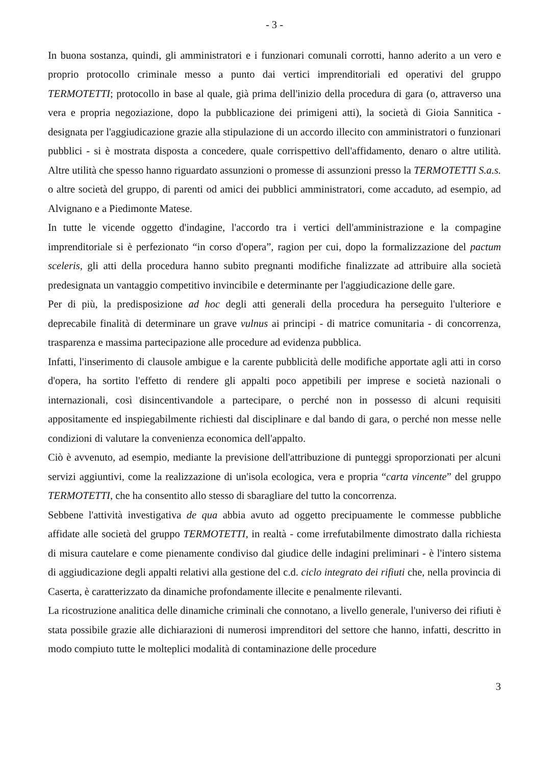- 3 -
In buona sostanza, quindi, gli amministratori e i funzionari comunali corrotti, hanno aderito a un vero e proprio protocollo criminale messo a punto dai vertici imprenditoriali ed operativi del gruppo TERMOTETTI; protocollo in base al quale, già prima dell'inizio della procedura di gara (o, attraverso una vera e propria negoziazione, dopo la pubblicazione dei primigeni atti), la società di Gioia Sannitica - designata per l'aggiudicazione grazie alla stipulazione di un accordo illecito con amministratori o funzionari pubblici - si è mostrata disposta a concedere, quale corrispettivo dell'affidamento, denaro o altre utilità. Altre utilità che spesso hanno riguardato assunzioni o promesse di assunzioni presso la TERMOTETTI S.a.s. o altre società del gruppo, di parenti od amici dei pubblici amministratori, come accaduto, ad esempio, ad Alvignano e a Piedimonte Matese.
In tutte le vicende oggetto d'indagine, l'accordo tra i vertici dell'amministrazione e la compagine imprenditoriale si è perfezionato “in corso d'opera”, ragion per cui, dopo la formalizzazione del pactum sceleris, gli atti della procedura hanno subito pregnanti modifiche finalizzate ad attribuire alla società predesignata un vantaggio competitivo invincibile e determinante per l'aggiudicazione delle gare.
Per di più, la predisposizione ad hoc degli atti generali della procedura ha perseguito l'ulteriore e deprecabile finalità di determinare un grave vulnus ai principi - di matrice comunitaria - di concorrenza, trasparenza e massima partecipazione alle procedure ad evidenza pubblica.
Infatti, l'inserimento di clausole ambigue e la carente pubblicità delle modifiche apportate agli atti in corso d'opera, ha sortito l'effetto di rendere gli appalti poco appetibili per imprese e società nazionali o internazionali, così disincentivandole a partecipare, o perché non in possesso di alcuni requisiti appositamente ed inspiegabilmente richiesti dal disciplinare e dal bando di gara, o perché non messe nelle condizioni di valutare la convenienza economica dell'appalto.
Ciò è avvenuto, ad esempio, mediante la previsione dell'attribuzione di punteggi sproporzionati per alcuni servizi aggiuntivi, come la realizzazione di un'isola ecologica, vera e propria “carta vincente” del gruppo TERMOTETTI, che ha consentito allo stesso di sbaragliare del tutto la concorrenza.
Sebbene l'attività investigativa de qua abbia avuto ad oggetto precipuamente le commesse pubbliche affidate alle società del gruppo TERMOTETTI, in realtà - come irrefutabilmente dimostrato dalla richiesta di misura cautelare e come pienamente condiviso dal giudice delle indagini preliminari - è l'intero sistema di aggiudicazione degli appalti relativi alla gestione del c.d. ciclo integrato dei rifiuti che, nella provincia di Caserta, è caratterizzato da dinamiche profondamente illecite e penalmente rilevanti.
La ricostruzione analitica delle dinamiche criminali che connotano, a livello generale, l'universo dei rifiuti è stata possibile grazie alle dichiarazioni di numerosi imprenditori del settore che hanno, infatti, descritto in modo compiuto tutte le molteplici modalità di contaminazione delle procedure
3